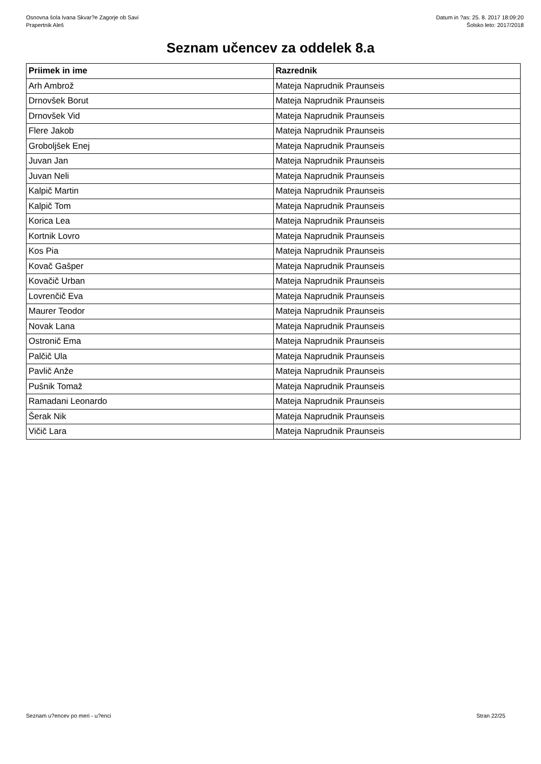Osnovna šola Ivana Skvar?e Zagorje ob Savi
Prapertnik Aleš
Datum in ?as: 25. 8. 2017 18:09:20
Šolsko leto: 2017/2018
Seznam učencev za oddelek 8.a
| Priimek in ime | Razrednik |
| --- | --- |
| Arh Ambrož | Mateja Naprudnik Praunseis |
| Drnovšek Borut | Mateja Naprudnik Praunseis |
| Drnovšek Vid | Mateja Naprudnik Praunseis |
| Flere Jakob | Mateja Naprudnik Praunseis |
| Groboljšek Enej | Mateja Naprudnik Praunseis |
| Juvan Jan | Mateja Naprudnik Praunseis |
| Juvan Neli | Mateja Naprudnik Praunseis |
| Kalpič Martin | Mateja Naprudnik Praunseis |
| Kalpič Tom | Mateja Naprudnik Praunseis |
| Korica Lea | Mateja Naprudnik Praunseis |
| Kortnik Lovro | Mateja Naprudnik Praunseis |
| Kos Pia | Mateja Naprudnik Praunseis |
| Kovač Gašper | Mateja Naprudnik Praunseis |
| Kovačič Urban | Mateja Naprudnik Praunseis |
| Lovrenčič Eva | Mateja Naprudnik Praunseis |
| Maurer Teodor | Mateja Naprudnik Praunseis |
| Novak Lana | Mateja Naprudnik Praunseis |
| Ostronič Ema | Mateja Naprudnik Praunseis |
| Palčič Ula | Mateja Naprudnik Praunseis |
| Pavlič Anže | Mateja Naprudnik Praunseis |
| Pušnik Tomaž | Mateja Naprudnik Praunseis |
| Ramadani Leonardo | Mateja Naprudnik Praunseis |
| Šerak Nik | Mateja Naprudnik Praunseis |
| Vičič Lara | Mateja Naprudnik Praunseis |
Seznam u?encev po meri - u?enci Stran 22/25